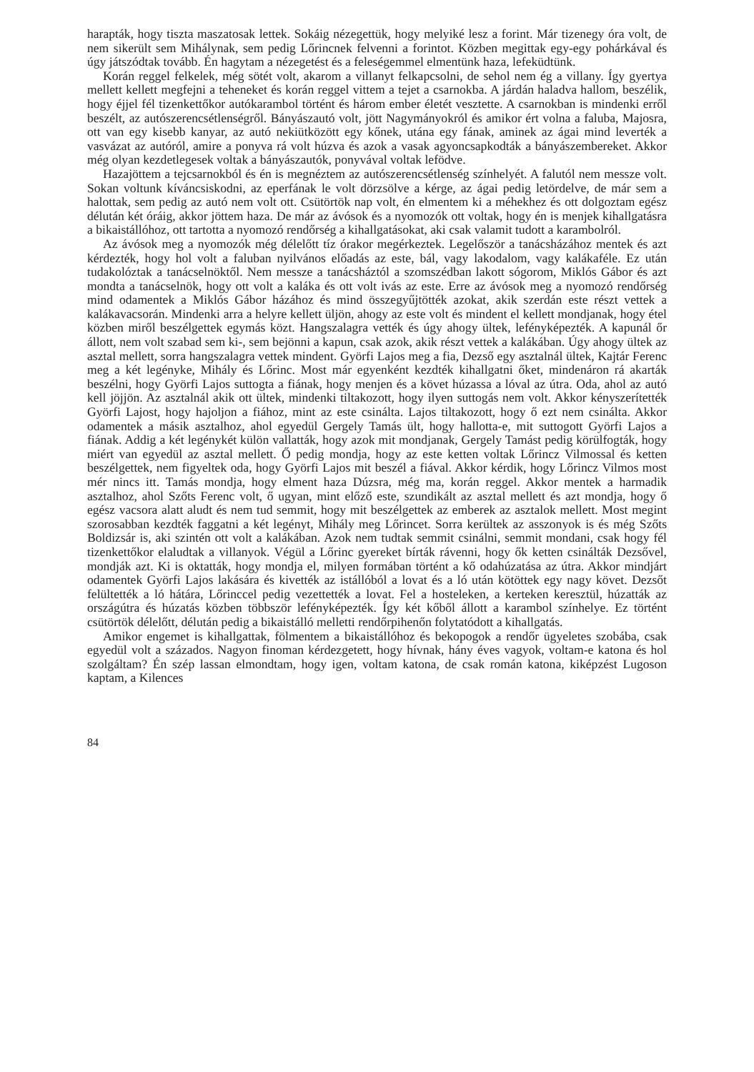harapták, hogy tiszta maszatosak lettek. Sokáig nézegettük, hogy melyiké lesz a forint. Már tizenegy óra volt, de nem sikerült sem Mihálynak, sem pedig Lőrincnek felvenni a forintot. Közben megittak egy-egy pohárkával és úgy játszódtak tovább. Én hagytam a nézegetést és a feleségemmel elmentünk haza, lefeküdtünk.
Korán reggel felkelek, még sötét volt, akarom a villanyt felkapcsolni, de sehol nem ég a villany. Így gyertya mellett kellett megfejni a teheneket és korán reggel vittem a tejet a csarnokba. A járdán haladva hallom, beszélik, hogy éjjel fél tizenkettőkor autókarambol történt és három ember életét vesztette. A csarnokban is mindenki erről beszélt, az autószerencsétlenségről. Bányászautó volt, jött Nagymányokról és amikor ért volna a faluba, Majosra, ott van egy kisebb kanyar, az autó nekiütközött egy kőnek, utána egy fának, aminek az ágai mind leverték a vasvázat az autóról, amire a ponyva rá volt húzva és azok a vasak agyoncsapkodták a bányászembereket. Akkor még olyan kezdetlegesek voltak a bányászautók, ponyvával voltak lefödve.
Hazajöttem a tejcsarnokból és én is megnéztem az autószerencsétlenség színhelyét. A falutól nem messze volt. Sokan voltunk kíváncsiskodni, az eperfának le volt dörzsölve a kérge, az ágai pedig letördelve, de már sem a halottak, sem pedig az autó nem volt ott. Csütörtök nap volt, én elmentem ki a méhekhez és ott dolgoztam egész délután két óráig, akkor jöttem haza. De már az ávósok és a nyomozók ott voltak, hogy én is menjek kihallgatásra a bikaistállóhoz, ott tartotta a nyomozó rendőrség a kihallgatásokat, aki csak valamit tudott a karambolról.
Az ávósok meg a nyomozók még délelőtt tíz órakor megérkeztek. Legelőször a tanácsházához mentek és azt kérdezték, hogy hol volt a faluban nyilvános előadás az este, bál, vagy lakodalom, vagy kalákaféle. Ez után tudakolóztak a tanácselnöktől. Nem messze a tanácsháztól a szomszédban lakott sógorom, Miklós Gábor és azt mondta a tanácselnök, hogy ott volt a kaláka és ott volt ivás az este. Erre az ávósok meg a nyomozó rendőrség mind odamentek a Miklós Gábor házához és mind összegyűjtötték azokat, akik szerdán este részt vettek a kalákavacsorán. Mindenki arra a helyre kellett üljön, ahogy az este volt és mindent el kellett mondjanak, hogy étel közben miről beszélgettek egymás közt. Hangszalagra vették és úgy ahogy ültek, lefényképezték. A kapunál őr állott, nem volt szabad sem ki-, sem bejönni a kapun, csak azok, akik részt vettek a kalákában. Úgy ahogy ültek az asztal mellett, sorra hangszalagra vettek mindent. Györfi Lajos meg a fia, Dezső egy asztalnál ültek, Kajtár Ferenc meg a két legényke, Mihály és Lőrinc. Most már egyenként kezdték kihallgatni őket, mindenáron rá akarták beszélni, hogy Györfi Lajos suttogta a fiának, hogy menjen és a követ húzassa a lóval az útra. Oda, ahol az autó kell jöjjön. Az asztalnál akik ott ültek, mindenki tiltakozott, hogy ilyen suttogás nem volt. Akkor kényszerítették Györfi Lajost, hogy hajoljon a fiához, mint az este csinálta. Lajos tiltakozott, hogy ő ezt nem csinálta. Akkor odamentek a másik asztalhoz, ahol egyedül Gergely Tamás ült, hogy hallotta-e, mit suttogott Györfi Lajos a fiának. Addig a két legénykét külön vallatták, hogy azok mit mondjanak, Gergely Tamást pedig körülfogták, hogy miért van egyedül az asztal mellett. Ő pedig mondja, hogy az este ketten voltak Lőrincz Vilmossal és ketten beszélgettek, nem figyeltek oda, hogy Györfi Lajos mit beszél a fiával. Akkor kérdik, hogy Lőrincz Vilmos most mér nincs itt. Tamás mondja, hogy elment haza Dúzsra, még ma, korán reggel. Akkor mentek a harmadik asztalhoz, ahol Szőts Ferenc volt, ő ugyan, mint előző este, szundikált az asztal mellett és azt mondja, hogy ő egész vacsora alatt aludt és nem tud semmit, hogy mit beszélgettek az emberek az asztalok mellett. Most megint szorosabban kezdték faggatni a két legényt, Mihály meg Lőrincet. Sorra kerültek az asszonyok is és még Szőts Boldizsár is, aki szintén ott volt a kalákában. Azok nem tudtak semmit csinálni, semmit mondani, csak hogy fél tizenkettőkor elaludtak a villanyok. Végül a Lőrinc gyereket bírták rávenni, hogy ők ketten csinálták Dezsővel, mondják azt. Ki is oktatták, hogy mondja el, milyen formában történt a kő odahúzatása az útra. Akkor mindjárt odamentek Györfi Lajos lakására és kivették az istállóból a lovat és a ló után kötöttek egy nagy követ. Dezsőt felültették a ló hátára, Lőrinccel pedig vezettették a lovat. Fel a hosteleken, a kerteken keresztül, húzatták az országútra és húzatás közben többször lefényképezték. Így két kőből állott a karambol színhelye. Ez történt csütörtök délelőtt, délután pedig a bikaistálló melletti rendőrpihenőn folytatódott a kihallgatás.
Amikor engemet is kihallgattak, fölmentem a bikaistállóhoz és bekopogok a rendőr ügyeletes szobába, csak egyedül volt a százados. Nagyon finoman kérdezgetett, hogy hívnak, hány éves vagyok, voltam-e katona és hol szolgáltam? Én szép lassan elmondtam, hogy igen, voltam katona, de csak román katona, kiképzést Lugoson kaptam, a Kilences
84